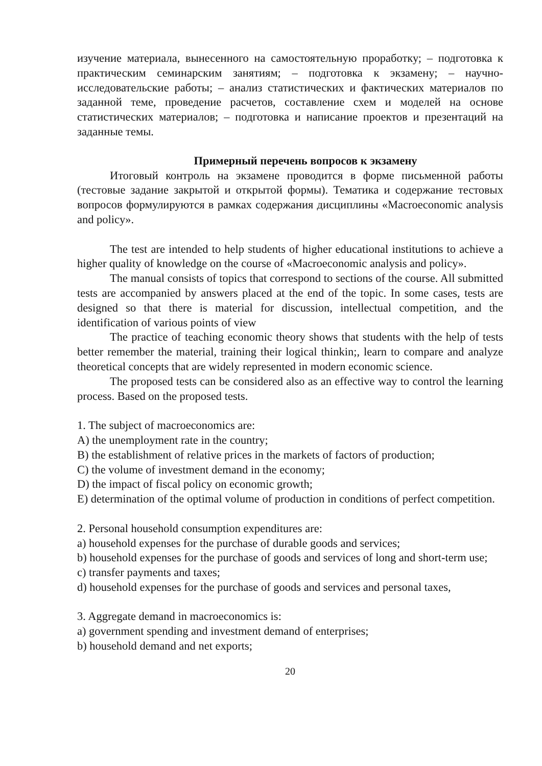изучение материала, вынесенного на самостоятельную проработку; – подготовка к практическим семинарским занятиям; – подготовка к экзамену; – научно-исследовательские работы; – анализ статистических и фактических материалов по заданной теме, проведение расчетов, составление схем и моделей на основе статистических материалов; – подготовка и написание проектов и презентаций на заданные темы.
Примерный перечень вопросов к экзамену
Итоговый контроль на экзамене проводится в форме письменной работы (тестовые задание закрытой и открытой формы). Тематика и содержание тестовых вопросов формулируются в рамках содержания дисциплины «Macroeconomic analysis and policy».
The test are intended to help students of higher educational institutions to achieve a higher quality of knowledge on the course of «Macroeconomic analysis and policy».
The manual consists of topics that correspond to sections of the course. All submitted tests are accompanied by answers placed at the end of the topic. In some cases, tests are designed so that there is material for discussion, intellectual competition, and the identification of various points of view
The practice of teaching economic theory shows that students with the help of tests better remember the material, training their logical thinkin;, learn to compare and analyze theoretical concepts that are widely represented in modern economic science.
The proposed tests can be considered also as an effective way to control the learning process. Based on the proposed tests.
1. The subject of macroeconomics are:
A) the unemployment rate in the country;
B) the establishment of relative prices in the markets of factors of production;
C) the volume of investment demand in the economy;
D) the impact of fiscal policy on economic growth;
E) determination of the optimal volume of production in conditions of perfect competition.
2. Personal household consumption expenditures are:
a) household expenses for the purchase of durable goods and services;
b) household expenses for the purchase of goods and services of long and short-term use;
c) transfer payments and taxes;
d) household expenses for the purchase of goods and services and personal taxes,
3. Aggregate demand in macroeconomics is:
a) government spending and investment demand of enterprises;
b) household demand and net exports;
20